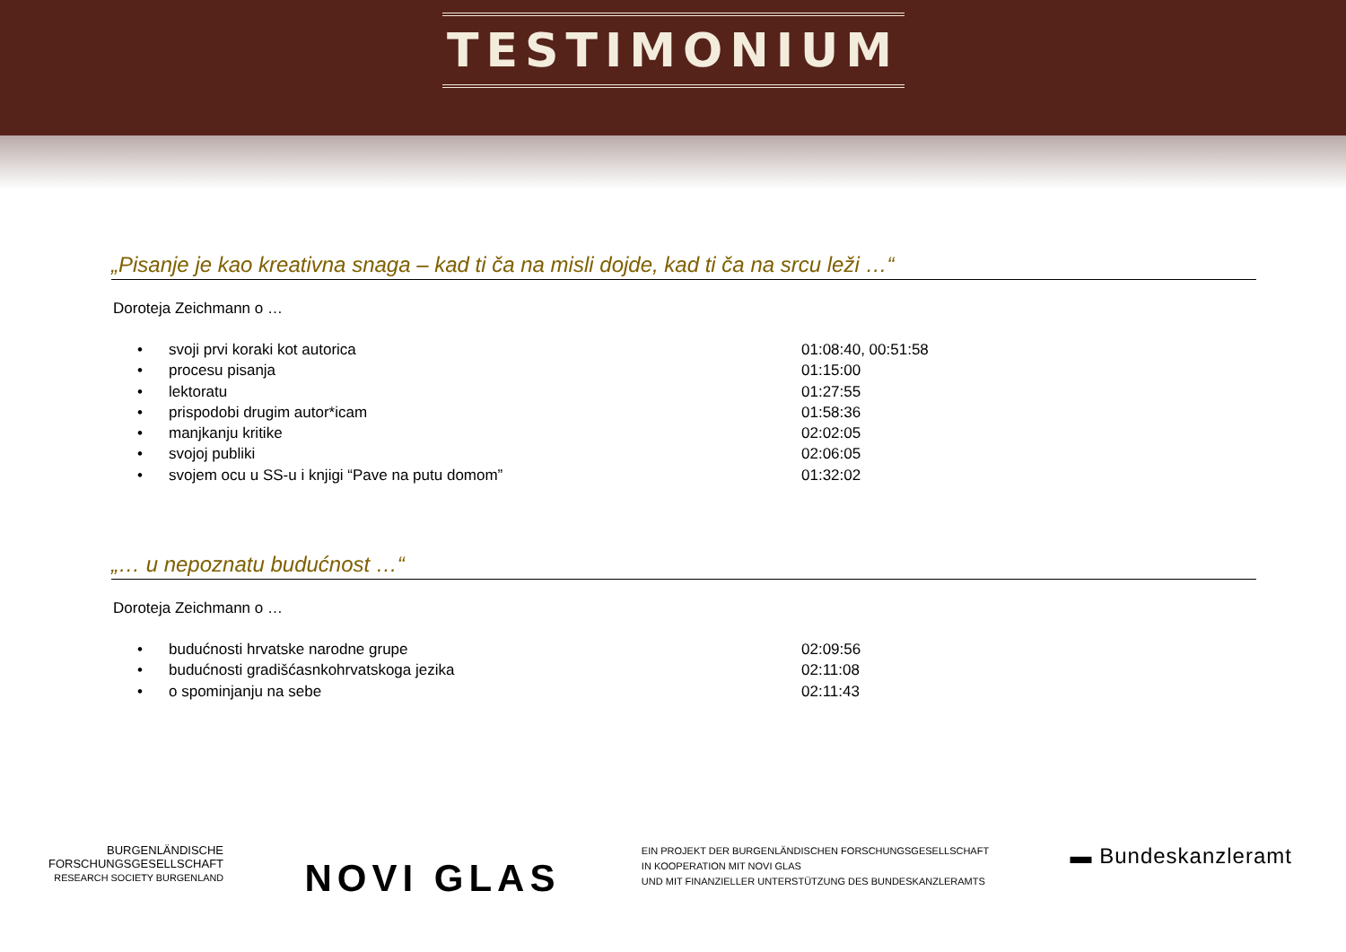TESTIMONIUM
„Pisanje je kao kreativna snaga – kad ti ča na misli dojde, kad ti ča na srcu leži …“
Doroteja Zeichmann o …
• svoji prvi koraki kot autorica 01:08:40, 00:51:58
• procesu pisanja 01:15:00
• lektoratu 01:27:55
• prispodobi drugim autor*icam 01:58:36
• manjkanju kritike 02:02:05
• svojoj publiki 02:06:05
• svojem ocu u SS-u i knjigi “Pave na putu domom” 01:32:02
„… u nepoznatu budućnost …“
Doroteja Zeichmann o …
• budućnosti hrvatske narodne grupe 02:09:56
• budućnosti gradišćasnkohrvatskoga jezika 02:11:08
• o spominjanju na sebe 02:11:43
BURGENLÄNDISCHE
FORSCHUNGSGESELLSCHAFT
RESEARCH SOCIETY BURGENLAND
NOVI GLAS
EIN PROJEKT DER BURGENLÄNDISCHEN FORSCHUNGSGESELLSCHAFT
IN KOOPERATION MIT NOVI GLAS
UND MIT FINANZIELLER UNTERSTÜTZUNG DES BUNDESKANZLERAMTS
▬ Bundeskanzleramt